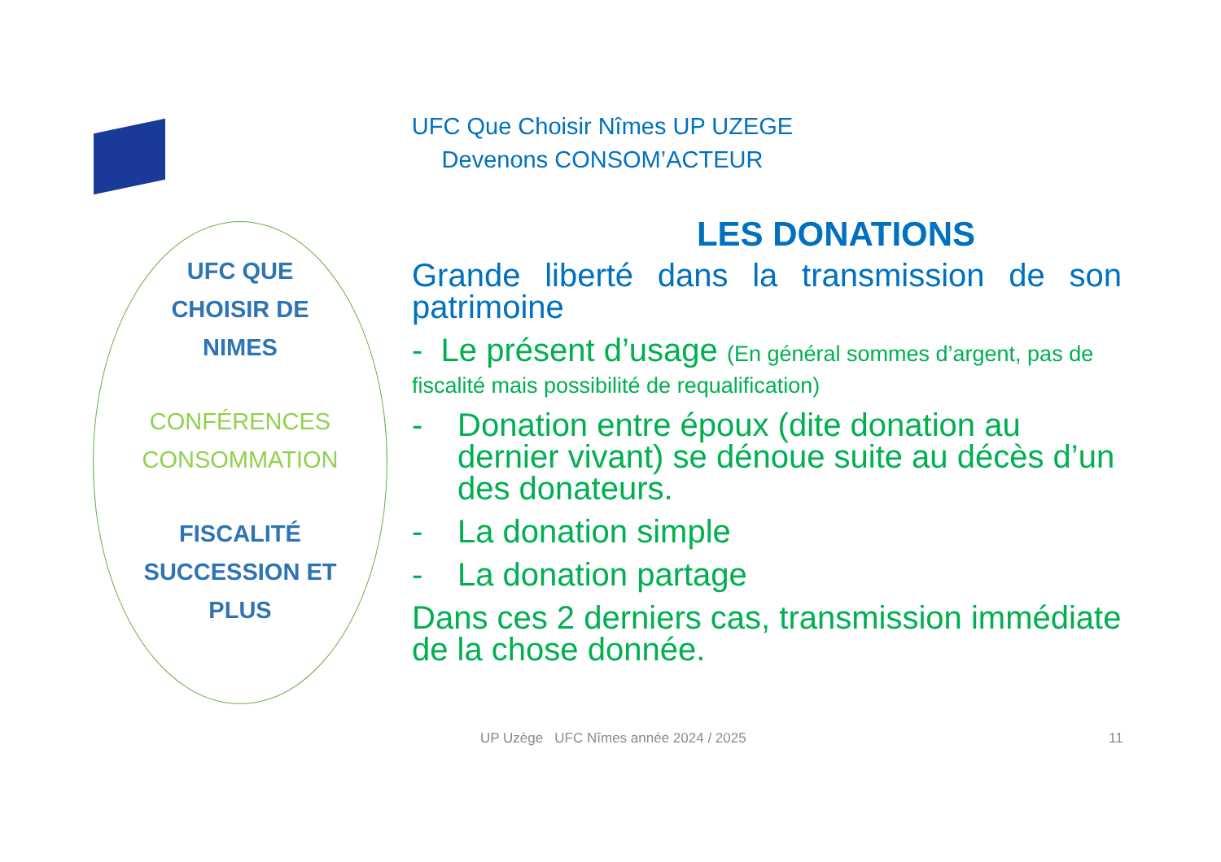UFC Que Choisir Nîmes UP UZEGE
Devenons CONSOM’ACTEUR
UFC QUE
CHOISIR DE
NIMES
CONFÉRENCES
CONSOMMATION
FISCALITÉ
SUCCESSION ET
PLUS
LES DONATIONS
Grande liberté dans la transmission de son patrimoine
- Le présent d’usage (En général sommes d’argent, pas de fiscalité mais possibilité de requalification)
- Donation entre époux (dite donation au dernier vivant) se dénoue suite au décès d’un des donateurs.
- La donation simple
- La donation partage
Dans ces 2 derniers cas, transmission immédiate de la chose donnée.
UP Uzège UFC Nîmes année 2024 / 2025
11